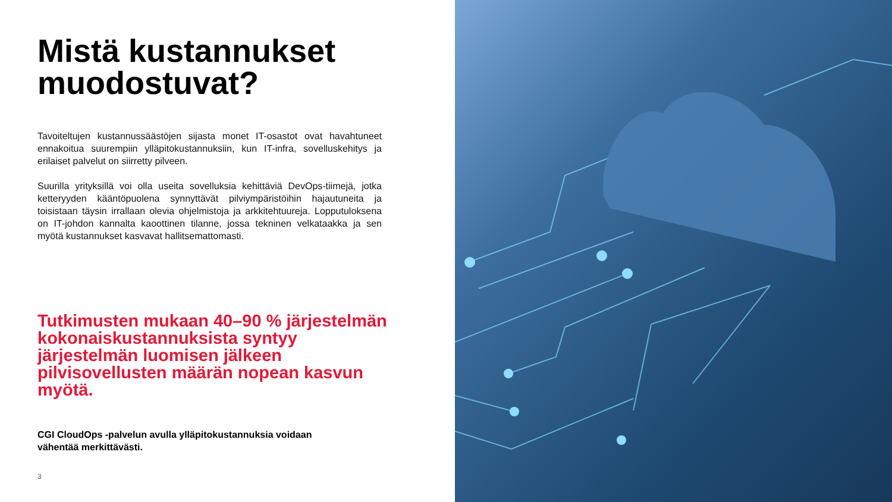Mistä kustannukset muodostuvat?
Tavoiteltujen kustannussäästöjen sijasta monet IT-osastot ovat havahtuneet ennakoitua suurempiin ylläpitokustannuksiin, kun IT-infra, sovelluskehitys ja erilaiset palvelut on siirretty pilveen.
Suurilla yrityksillä voi olla useita sovelluksia kehittäviä DevOps-tiimejä, jotka ketteryyden kääntöpuolena synnyttävät pilviympäristöihin hajautuneita ja toisistaan täysin irrallaan olevia ohjelmistoja ja arkkitehtuureja. Lopputuloksena on IT-johdon kannalta kaoottinen tilanne, jossa tekninen velkataakka ja sen myötä kustannukset kasvavat hallitsemattomasti.
Tutkimusten mukaan 40–90 % järjestelmän kokonaiskustannuksista syntyy järjestelmän luomisen jälkeen pilvisovellusten määrän nopean kasvun myötä.
CGI CloudOps -palvelun avulla ylläpitokustannuksia voidaan vähentää merkittävästi.
3